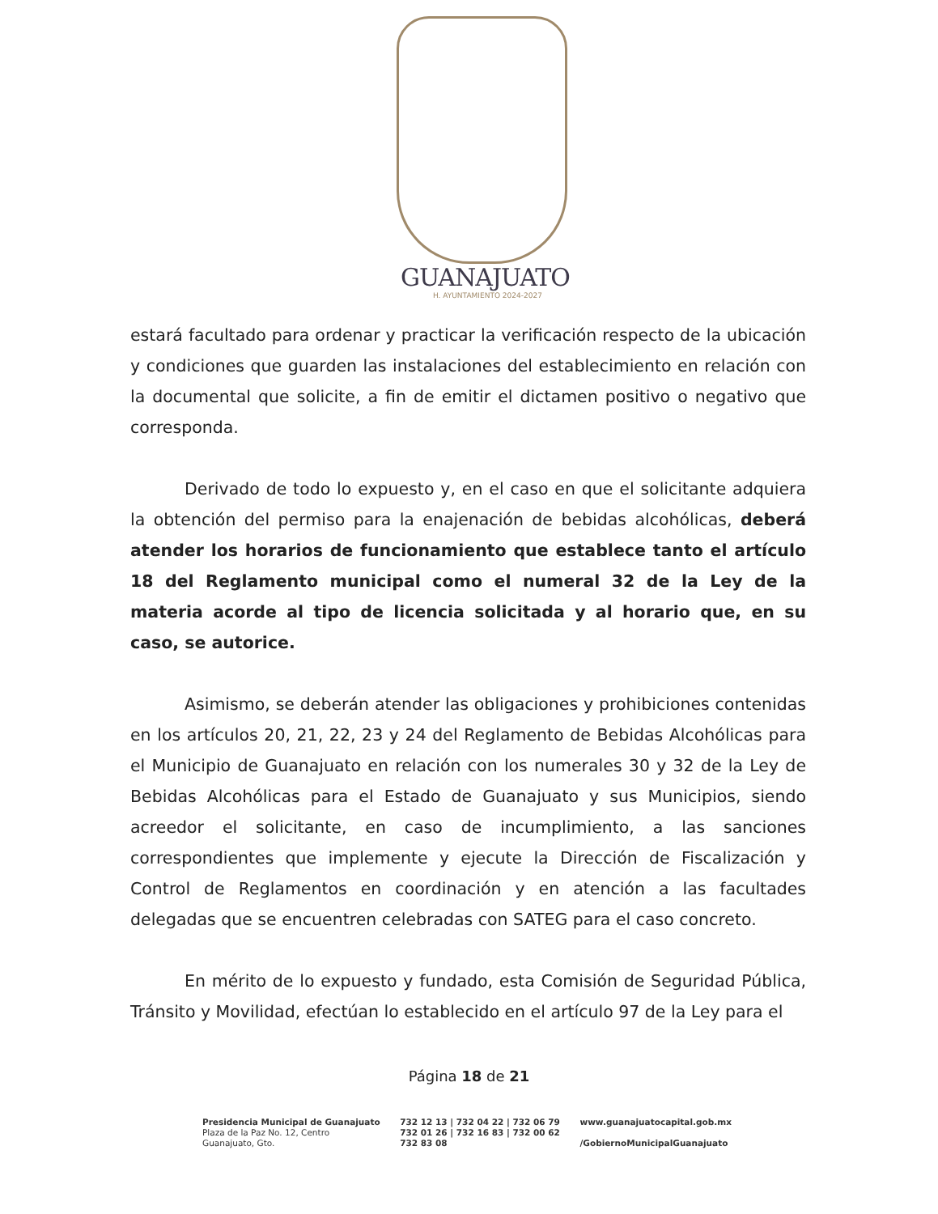GUANAJUATO
H. AYUNTAMIENTO 2024-2027
estará facultado para ordenar y practicar la verificación respecto de la ubicación y condiciones que guarden las instalaciones del establecimiento en relación con la documental que solicite, a fin de emitir el dictamen positivo o negativo que corresponda.
Derivado de todo lo expuesto y, en el caso en que el solicitante adquiera la obtención del permiso para la enajenación de bebidas alcohólicas, deberá atender los horarios de funcionamiento que establece tanto el artículo 18 del Reglamento municipal como el numeral 32 de la Ley de la materia acorde al tipo de licencia solicitada y al horario que, en su caso, se autorice.
Asimismo, se deberán atender las obligaciones y prohibiciones contenidas en los artículos 20, 21, 22, 23 y 24 del Reglamento de Bebidas Alcohólicas para el Municipio de Guanajuato en relación con los numerales 30 y 32 de la Ley de Bebidas Alcohólicas para el Estado de Guanajuato y sus Municipios, siendo acreedor el solicitante, en caso de incumplimiento, a las sanciones correspondientes que implemente y ejecute la Dirección de Fiscalización y Control de Reglamentos en coordinación y en atención a las facultades delegadas que se encuentren celebradas con SATEG para el caso concreto.
En mérito de lo expuesto y fundado, esta Comisión de Seguridad Pública, Tránsito y Movilidad, efectúan lo establecido en el artículo 97 de la Ley para el
Página 18 de 21
Presidencia Municipal de Guanajuato
Plaza de la Paz No. 12, Centro
Guanajuato, Gto.
732 12 13 | 732 04 22 | 732 06 79
732 01 26 | 732 16 83 | 732 00 62
732 83 08
www.guanajuatocapital.gob.mx
/GobiernoMunicipalGuanajuato